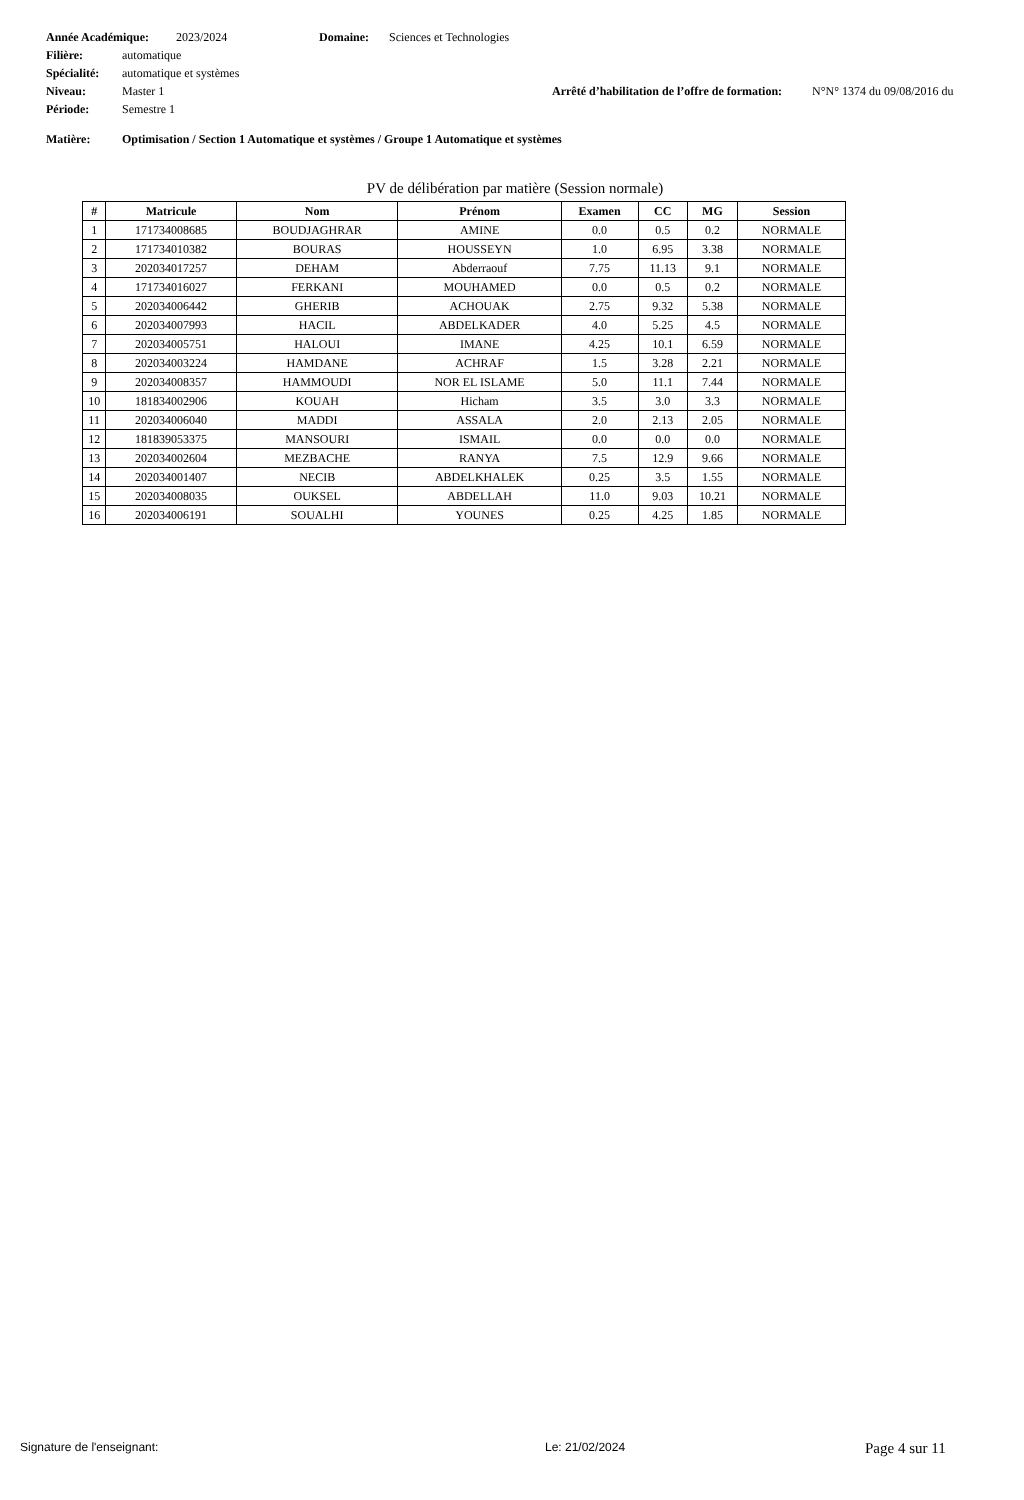Année Académique: 2023/2024 Domaine: Sciences et Technologies
Filière: automatique
Spécialité: automatique et systèmes
Niveau: Master 1 Arrêté d’habilitation de l’offre de formation: N°N° 1374 du 09/08/2016 du
Période: Semestre 1
Matière: Optimisation / Section 1 Automatique et systèmes / Groupe 1 Automatique et systèmes
PV de délibération par matière (Session normale)
| # | Matricule | Nom | Prénom | Examen | CC | MG | Session |
| --- | --- | --- | --- | --- | --- | --- | --- |
| 1 | 171734008685 | BOUDJAGHRAR | AMINE | 0.0 | 0.5 | 0.2 | NORMALE |
| 2 | 171734010382 | BOURAS | HOUSSEYN | 1.0 | 6.95 | 3.38 | NORMALE |
| 3 | 202034017257 | DEHAM | Abderraouf | 7.75 | 11.13 | 9.1 | NORMALE |
| 4 | 171734016027 | FERKANI | MOUHAMED | 0.0 | 0.5 | 0.2 | NORMALE |
| 5 | 202034006442 | GHERIB | ACHOUAK | 2.75 | 9.32 | 5.38 | NORMALE |
| 6 | 202034007993 | HACIL | ABDELKADER | 4.0 | 5.25 | 4.5 | NORMALE |
| 7 | 202034005751 | HALOUI | IMANE | 4.25 | 10.1 | 6.59 | NORMALE |
| 8 | 202034003224 | HAMDANE | ACHRAF | 1.5 | 3.28 | 2.21 | NORMALE |
| 9 | 202034008357 | HAMMOUDI | NOR EL ISLAME | 5.0 | 11.1 | 7.44 | NORMALE |
| 10 | 181834002906 | KOUAH | Hicham | 3.5 | 3.0 | 3.3 | NORMALE |
| 11 | 202034006040 | MADDI | ASSALA | 2.0 | 2.13 | 2.05 | NORMALE |
| 12 | 181839053375 | MANSOURI | ISMAIL | 0.0 | 0.0 | 0.0 | NORMALE |
| 13 | 202034002604 | MEZBACHE | RANYA | 7.5 | 12.9 | 9.66 | NORMALE |
| 14 | 202034001407 | NECIB | ABDELKHALEK | 0.25 | 3.5 | 1.55 | NORMALE |
| 15 | 202034008035 | OUKSEL | ABDELLAH | 11.0 | 9.03 | 10.21 | NORMALE |
| 16 | 202034006191 | SOUALHI | YOUNES | 0.25 | 4.25 | 1.85 | NORMALE |
Signature de l'enseignant: Le: 21/02/2024 Page 4 sur 11